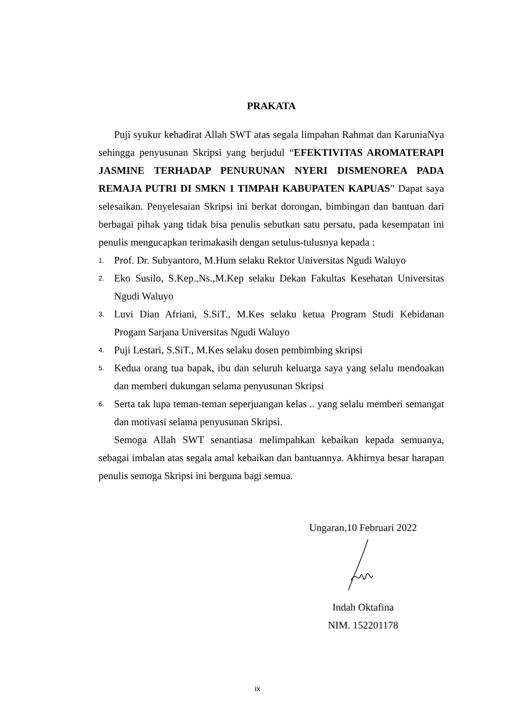PRAKATA
Puji syukur kehadirat Allah SWT atas segala limpahan Rahmat dan KaruniaNya sehingga penyusunan Skripsi yang berjudul “EFEKTIVITAS AROMATERAPI JASMINE TERHADAP PENURUNAN NYERI DISMENOREA PADA REMAJA PUTRI DI SMKN 1 TIMPAH KABUPATEN KAPUAS” Dapat saya selesaikan. Penyelesaian Skripsi ini berkat dorongan, bimbingan dan bantuan dari berbagai pihak yang tidak bisa penulis sebutkan satu persatu, pada kesempatan ini penulis mengucapkan terimakasih dengan setulus-tulusnya kepada :
1. Prof. Dr. Subyantoro, M.Hum selaku Rektor Universitas Ngudi Waluyo
2. Eko Susilo, S.Kep.,Ns.,M.Kep selaku Dekan Fakultas Kesehatan Universitas Ngudi Waluyo
3. Luvi Dian Afriani, S.SiT., M.Kes selaku ketua Program Studi Kebidanan Progam Sarjana Universitas Ngudi Waluyo
4. Puji Lestari, S.SiT., M.Kes selaku dosen pembimbing skripsi
5. Kedua orang tua bapak, ibu dan seluruh keluarga saya yang selalu mendoakan dan memberi dukungan selama penyusunan Skripsi
6. Serta tak lupa teman-teman seperjuangan kelas .. yang selalu memberi semangat dan motivasi selama penyusunan Skripsi.
Semoga Allah SWT senantiasa melimpahkan kebaikan kepada semuanya, sebagai imbalan atas segala amal kebaikan dan bantuannya. Akhirnya besar harapan penulis semoga Skripsi ini berguna bagi semua.
Ungaran,10 Februari 2022
Indah Oktafina
NIM. 152201178
ix